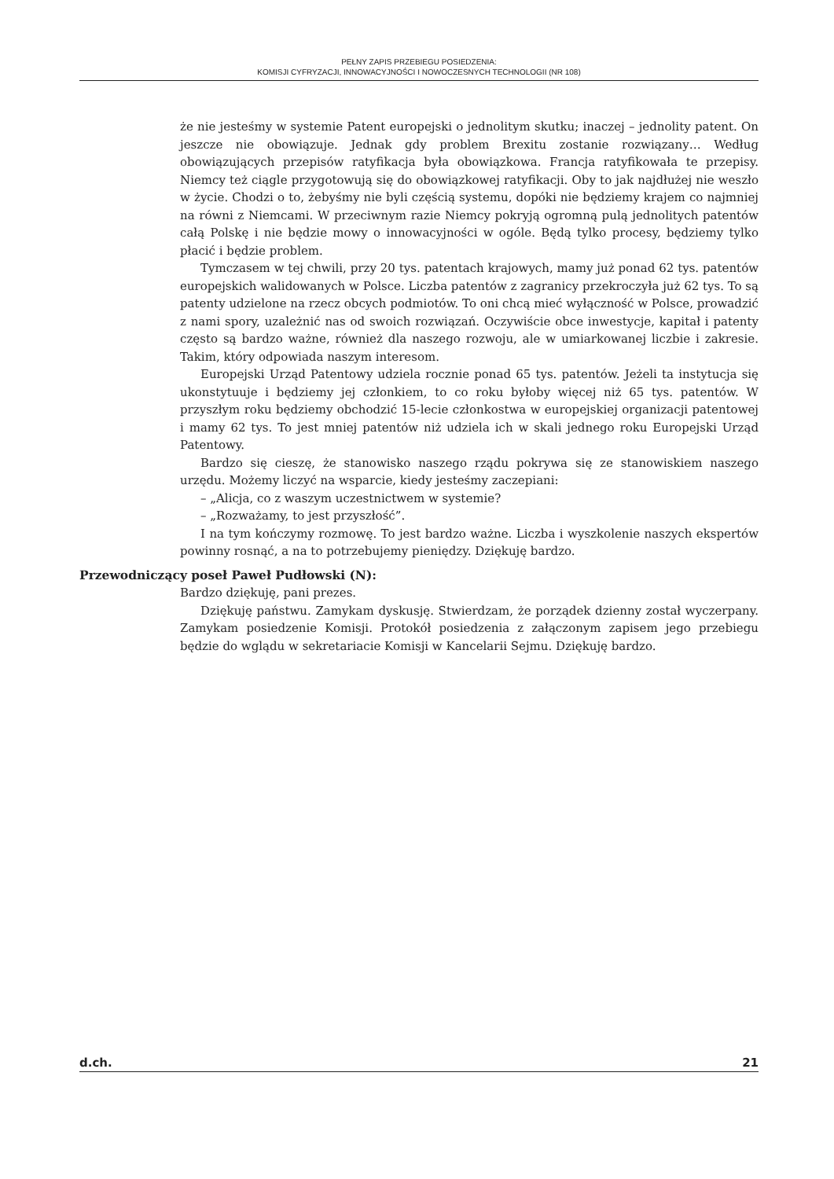PEŁNY ZAPIS PRZEBIEGU POSIEDZENIA:
KOMISJI CYFRYZACJI, INNOWACYJNOŚCI I NOWOCZESNYCH TECHNOLOGII (NR 108)
że nie jesteśmy w systemie Patent europejski o jednolitym skutku; inaczej – jednolity patent. On jeszcze nie obowiązuje. Jednak gdy problem Brexitu zostanie rozwiązany… Według obowiązujących przepisów ratyfikacja była obowiązkowa. Francja ratyfikowała te przepisy. Niemcy też ciągle przygotowują się do obowiązkowej ratyfikacji. Oby to jak najdłużej nie weszło w życie. Chodzi o to, żebyśmy nie byli częścią systemu, dopóki nie będziemy krajem co najmniej na równi z Niemcami. W przeciwnym razie Niemcy pokryją ogromną pulą jednolitych patentów całą Polskę i nie będzie mowy o innowacyjności w ogóle. Będą tylko procesy, będziemy tylko płacić i będzie problem.
Tymczasem w tej chwili, przy 20 tys. patentach krajowych, mamy już ponad 62 tys. patentów europejskich walidowanych w Polsce. Liczba patentów z zagranicy przekroczyła już 62 tys. To są patenty udzielone na rzecz obcych podmiotów. To oni chcą mieć wyłączność w Polsce, prowadzić z nami spory, uzależnić nas od swoich rozwiązań. Oczywiście obce inwestycje, kapitał i patenty często są bardzo ważne, również dla naszego rozwoju, ale w umiarkowanej liczbie i zakresie. Takim, który odpowiada naszym interesom.
Europejski Urząd Patentowy udziela rocznie ponad 65 tys. patentów. Jeżeli ta instytucja się ukonstytuuje i będziemy jej członkiem, to co roku byłoby więcej niż 65 tys. patentów. W przyszłym roku będziemy obchodzić 15-lecie członkostwa w europejskiej organizacji patentowej i mamy 62 tys. To jest mniej patentów niż udziela ich w skali jednego roku Europejski Urząd Patentowy.
Bardzo się cieszę, że stanowisko naszego rządu pokrywa się ze stanowiskiem naszego urzędu. Możemy liczyć na wsparcie, kiedy jesteśmy zaczepiani:
– „Alicja, co z waszym uczestnictwem w systemie?
– „Rozważamy, to jest przyszłość”.
I na tym kończymy rozmowę. To jest bardzo ważne. Liczba i wyszkolenie naszych ekspertów powinny rosnąć, a na to potrzebujemy pieniędzy. Dziękuję bardzo.
Przewodniczący poseł Paweł Pudłowski (N):
Bardzo dziękuję, pani prezes.
Dziękuję państwu. Zamykam dyskusję. Stwierdzam, że porządek dzienny został wyczerpany. Zamykam posiedzenie Komisji. Protokół posiedzenia z załączonym zapisem jego przebiegu będzie do wglądu w sekretariacie Komisji w Kancelarii Sejmu. Dziękuję bardzo.
d.ch. 21